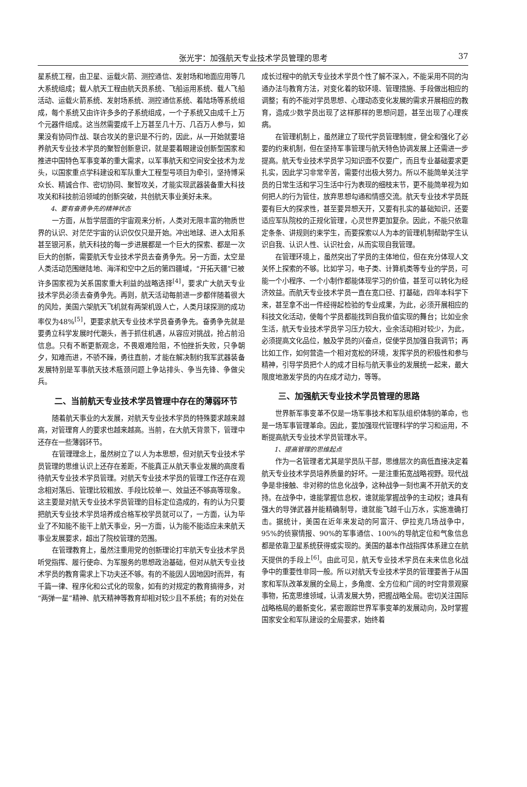张光宇：加强航天专业技术学员管理的思考
37
星系统工程，由卫星、运载火箭、测控通信、发射场和地面应用等几大系统组成；载人航天工程由航天员系统、飞船运用系统、载人飞船活动、运载火箭系统、发射场系统、测控通信系统、着陆场等系统组成，每个系统又由许许多多的子系统组成，一个子系统又由成千上万个元器件组成。这当然需要成千上万甚至几十万、几百万人参与，如果没有协同作战、联合攻关的意识是不行的，因此，从一开始就要培养航天专业技术学员的聚智创新意识，就是要着眼建设创新型国家和推进中国特色军事变革的重大需求，以军事航天和空间安全技术为龙头，以国家重点学科建设和军队重大工程型号项目为牵引，坚持博采众长、精诚合作、密切协同、聚智攻关，才能实现武器装备重大科技攻关和科技前沿领域的创新突破，共创航天事业美好未来。
4、要有奋勇争先的精神状态
一方面，从哲学层面的宇宙观来分析，人类对无限丰富的物质世界的认识、对茫茫宇宙的认识仅仅只是开始。冲出地球、进入太阳系甚至银河系，航天科技的每一步进展都是一个巨大的探索、都是一次巨大的创新，需要航天专业技术学员去奋勇争先。另一方面，太空是人类活动范围继陆地、海洋和空中之后的第四疆域，“开拓天疆”已被许多国家视为关系国家重大利益的战略选择<sup>[4]</sup>，要求广大航天专业技术学员必须去奋勇争先。再则，航天活动每前进一步都伴随着很大的风险，美国六架航天飞机就有两架机毁人亡，人类月球探测的成功率仅为48%<sup>[5]</sup>，更要求航天专业技术学员奋勇争先。奋勇争先就是要勇立科学发展时代潮头，善于抓住机遇，从容应对挑战，抢占前沿信息。只有不断更新观念，不畏艰难险阻，不怕挫折失败，只争朝夕，知难而进，不骄不躁，勇往直前，才能在解决制约我军武器装备发展特别是军事航天技术瓶颈问题上争站排头、争当先锋、争做尖兵。
二、当前航天专业技术学员管理中存在的薄弱环节
随着航天事业的大发展，对航天专业技术学员的特殊要求越来越高，对管理育人的要求也越来越高。当前，在大航天背景下，管理中还存在一些薄弱环节。
在管理理念上，虽然树立了以人为本思想，但对航天专业技术学员管理的思维认识上还存在差距，不能真正从航天事业发展的高度看待航天专业技术学员管理。对航天专业技术学员的管理工作还存在观念相对落后、管理比较粗放、手段比较单一、效益还不够高等现象。这主要是对航天专业技术学员管理的目标定位造成的，有的认为只要把航天专业技术学员培养成合格军校学员就可以了，一方面，认为毕业了不知能不能干上航天事业，另一方面，认为能不能适应未来航天事业发展要求，超出了院校管理的范围。
在管理教育上，虽然注重用党的创新理论打牢航天专业技术学员听党指挥、履行使命、为军服务的思想政治基础，但对从航天专业技术学员的教育需求上下功夫还不够。有的不能因人因地因时而异，有千篇一律、程序化和公式化的现象，如有的对规定的教育搞得多，对“两弹一星”精神、航天精神等教育却相对较少且不系统；有的对处在
成长过程中的航天专业技术学员个性了解不深入，不能采用不同的沟通办法与教育方法，对变化着的软环境、管理措施、手段做出相应的调整；有的不能对学员思想、心理动态变化发展的需求开展相应的教育，造成少数学员出现了这样那样的思想问题，甚至出现了心理疾病。
在管理机制上，虽然建立了现代学员管理制度，健全和强化了必要的约束机制，但在坚持军事管理与航天特色协调发展上还需进一步提高。航天专业技术学员学习知识面不仅要广，而且专业基础要求更扎实，因此学习非常辛苦，需要付出极大努力。所以不能简单关注学员的日常生活和学习生活中行为表现的细枝末节，更不能简单视为如何把人的行为管住，放弃思想勾通和情感交流。航天专业技术学员既要有巨大的探求性，甚至要异想天开，又要有扎实的基础知识，还要适应军队院校的正规化管理，心灵世界更加复杂。因此，不能只依靠定条条、讲规则约束学生，而要探索以人为本的管理机制帮助学生认识自我、认识人性、认识社会，从而实现自我管理。
在管理环境上，虽然突出了学员的主体地位，但在充分体现人文关怀上探索的不够。比如学习，电子类、计算机类等专业的学员，可能一个小程序、一个小制作都能体现学习的价值，甚至可以转化为经济效益。而航天专业技术学员一直在宽口径、打基础，四年本科学下来，甚至拿不出一件经得起检验的专业成果，为此，必须开展相应的科技文化活动，使每个学员都能找到自我价值实现的舞台；比如业余生活，航天专业技术学员学习压力较大，业余活动相对较少，为此，必须提高文化品位，触及学员的兴奋点，促使学员加强自我调节；再比如工作，如何营造一个相对宽松的环境，发挥学员的积极性和参与精神，引导学员把个人的成才目标与航天事业的发展统一起来，最大限度地激发学员的内在成才动力，等等。
三、加强航天专业技术学员管理的思路
世界新军事变革不仅是一场军事技术和军队组织体制的革命，也是一场军事管理革命。因此，要加强现代管理科学的学习和运用，不断提高航天专业技术学员管理水平。
1、提高管理的思维起点
作为一名管理者尤其是学员队干部，思维层次的高低直接决定着航天专业技术学员培养质量的好坏。一是注重拓宽战略视野。现代战争是非接触、非对称的信息化战争，这种战争一刻也离不开航天的支持。在战争中，谁能掌握信息权，谁就能掌握战争的主动权；谁具有强大的导弹武器并能精确制导，谁就能飞越千山万水，实施准确打击。据统计，美国在近年来发动的阿富汗、伊拉克几场战争中，95%的侦察情报、90%的军事通信、100%的导航定位和气象信息都是依靠卫星系统获得或实现的。美国的基本作战指挥体系建立在航天提供的手段上<sup>[6]</sup>。由此可见，航天专业技术学员在未来信息化战争中的重要性非同一般。所以对航天专业技术学员的管理要善于从国家和军队改革发展的全局上，多角度、全方位和广阔的时空背景观察事物，拓宽思维领域，认清发展大势，把握战略全局。密切关注国际战略格局的最新变化，紧密跟踪世界军事变革的发展动向，及时掌握国家安全和军队建设的全局要求，始终着